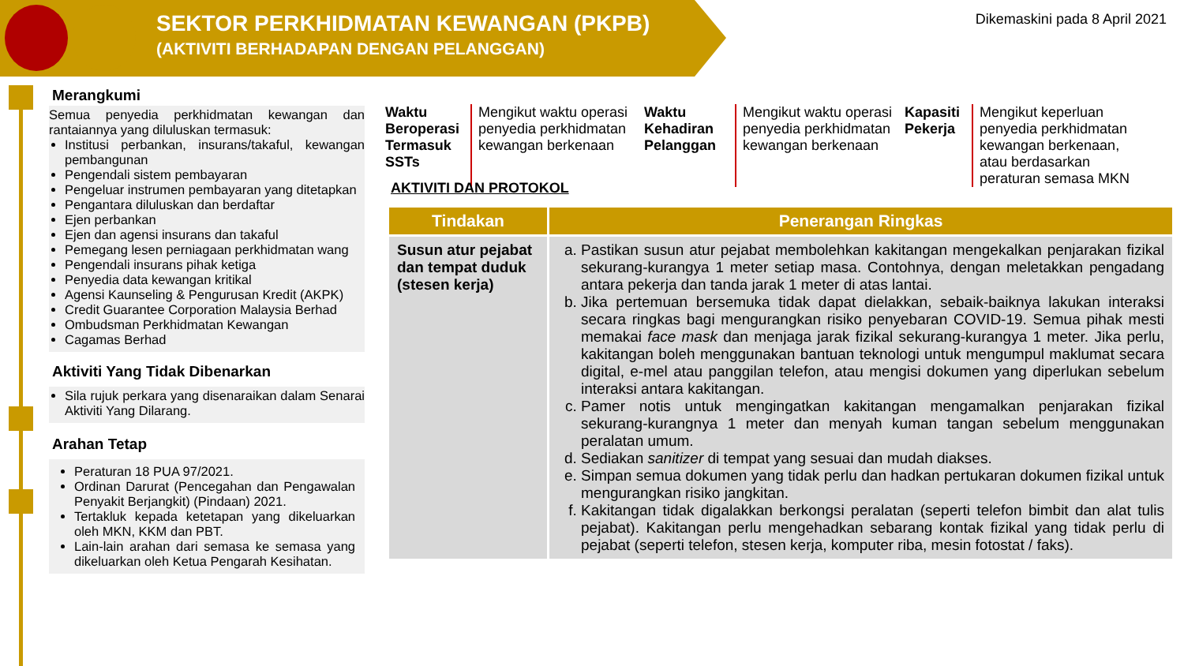SEKTOR PERKHIDMATAN KEWANGAN (PKPB)
(AKTIVITI BERHADAPAN DENGAN PELANGGAN)
Dikemaskini pada 8 April 2021
Merangkumi
Semua penyedia perkhidmatan kewangan dan rantaiannya yang diluluskan termasuk:
Institusi perbankan, insurans/takaful, kewangan pembangunan
Pengendali sistem pembayaran
Pengeluar instrumen pembayaran yang ditetapkan
Pengantara diluluskan dan berdaftar
Ejen perbankan
Ejen dan agensi insurans dan takaful
Pemegang lesen perniagaan perkhidmatan wang
Pengendali insurans pihak ketiga
Penyedia data kewangan kritikal
Agensi Kaunseling & Pengurusan Kredit (AKPK)
Credit Guarantee Corporation Malaysia Berhad
Ombudsman Perkhidmatan Kewangan
Cagamas Berhad
Aktiviti Yang Tidak Dibenarkan
Sila rujuk perkara yang disenaraikan dalam Senarai Aktiviti Yang Dilarang.
Arahan Tetap
Peraturan 18 PUA 97/2021.
Ordinan Darurat (Pencegahan dan Pengawalan Penyakit Berjangkit) (Pindaan) 2021.
Tertakluk kepada ketetapan yang dikeluarkan oleh MKN, KKM dan PBT.
Lain-lain arahan dari semasa ke semasa yang dikeluarkan oleh Ketua Pengarah Kesihatan.
Waktu Beroperasi Termasuk SSTs
Mengikut waktu operasi penyedia perkhidmatan kewangan berkenaan
Waktu Kehadiran Pelanggan
Mengikut waktu operasi penyedia perkhidmatan kewangan berkenaan
Kapasiti Pekerja
Mengikut keperluan penyedia perkhidmatan kewangan berkenaan, atau berdasarkan peraturan semasa MKN
AKTIVITI DAN PROTOKOL
| Tindakan | Penerangan Ringkas |
| --- | --- |
| Susun atur pejabat dan tempat duduk (stesen kerja) | a. Pastikan susun atur pejabat membolehkan kakitangan mengekalkan penjarakan fizikal sekurang-kurangya 1 meter setiap masa. Contohnya, dengan meletakkan pengadang antara pekerja dan tanda jarak 1 meter di atas lantai. b. Jika pertemuan bersemuka tidak dapat dielakkan, sebaik-baiknya lakukan interaksi secara ringkas bagi mengurangkan risiko penyebaran COVID-19. Semua pihak mesti memakai face mask dan menjaga jarak fizikal sekurang-kurangya 1 meter. Jika perlu, kakitangan boleh menggunakan bantuan teknologi untuk mengumpul maklumat secara digital, e-mel atau panggilan telefon, atau mengisi dokumen yang diperlukan sebelum interaksi antara kakitangan. c. Pamer notis untuk mengingatkan kakitangan mengamalkan penjarakan fizikal sekurang-kurangnya 1 meter dan menyah kuman tangan sebelum menggunakan peralatan umum. d. Sediakan sanitizer di tempat yang sesuai dan mudah diakses. e. Simpan semua dokumen yang tidak perlu dan hadkan pertukaran dokumen fizikal untuk mengurangkan risiko jangkitan. f. Kakitangan tidak digalakkan berkongsi peralatan (seperti telefon bimbit dan alat tulis pejabat). Kakitangan perlu mengehadkan sebarang kontak fizikal yang tidak perlu di pejabat (seperti telefon, stesen kerja, komputer riba, mesin fotostat / faks). |